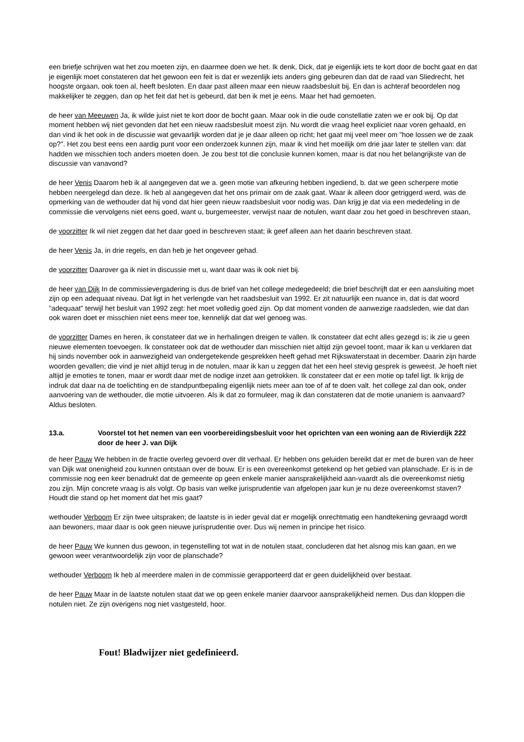een briefje schrijven wat het zou moeten zijn, en daarmee doen we het. Ik denk, Dick, dat je eigenlijk iets te kort door de bocht gaat en dat je eigenlijk moet constateren dat het gewoon een feit is dat er wezenlijk iets anders ging gebeuren dan dat de raad van Sliedrecht, het hoogste orgaan, ook toen al, heeft besloten. En daar past alleen maar een nieuw raadsbesluit bij. En dan is achteraf beoordelen nog makkelijker te zeggen, dan op het feit dat het is gebeurd, dat ben ik met je eens. Maar het had gemoeten.
de heer van Meeuwen Ja, ik wilde juist niet te kort door de bocht gaan. Maar ook in die oude constellatie zaten we er ook bij. Op dat moment hebben wij niet gevonden dat het een nieuw raadsbesluit moest zijn. Nu wordt die vraag heel expliciet naar voren gehaald, en dan vind ik het ook in de discussie wat gevaarlijk worden dat je je daar alleen op richt; het gaat mij veel meer om "hoe lossen we de zaak op?". Het zou best eens een aardig punt voor een onderzoek kunnen zijn, maar ik vind het moeilijk om drie jaar later te stellen van: dat hadden we misschien toch anders moeten doen. Je zou best tot die conclusie kunnen komen, maar is dat nou het belangrijkste van de discussie van vanavond?
de heer Venis Daarom heb ik al aangegeven dat we a. geen motie van afkeuring hebben ingediend, b. dat we geen scherpere motie hebben neergelegd dan deze. Ik heb al aangegeven dat het ons primair om de zaak gaat. Waar ik alleen door getriggerd werd, was de opmerking van de wethouder dat hij vond dat hier geen nieuw raadsbesluit voor nodig was. Dan krijg je dat via een mededeling in de commissie die vervolgens niet eens goed, want u, burgemeester, verwijst naar de notulen, want daar zou het goed in beschreven staan,
de voorzitter Ik wil niet zeggen dat het daar goed in beschreven staat; ik geef alleen aan het daarin beschreven staat.
de heer Venis Ja, in drie regels, en dan heb je het ongeveer gehad.
de voorzitter Daarover ga ik niet in discussie met u, want daar was ik ook niet bij.
de heer van Dijk In de commissievergadering is dus de brief van het college medegedeeld; die brief beschrijft dat er een aansluiting moet zijn op een adequaat niveau. Dat ligt in het verlengde van het raadsbesluit van 1992. Er zit natuurlijk een nuance in, dat is dat woord "adequaat" terwijl het besluit van 1992 zegt: het moet volledig goed zijn. Op dat moment vonden de aanwezige raadsleden, wie dat dan ook waren doet er misschien niet eens meer toe, kennelijk dat dat wel genoeg was.
de voorzitter Dames en heren, ik constateer dat we in herhalingen dreigen te vallen. Ik constateer dat echt alles gezegd is; ik zie u geen nieuwe elementen toevoegen. Ik constateer ook dat de wethouder dan misschien niet altijd zijn gevoel toont, maar ik kan u verklaren dat hij sinds november ook in aanwezigheid van ondergetekende gesprekken heeft gehad met Rijkswaterstaat in december. Daarin zijn harde woorden gevallen; die vind je niet altijd terug in de notulen, maar ik kan u zeggen dat het een heel stevig gesprek is geweest. Je hoeft niet altijd je emoties te tonen, maar er wordt daar met de nodige inzet aan getrokken. Ik constateer dat er een motie op tafel ligt. Ik krijg de indruk dat daar na de toelichting en de standpuntbepaling eigenlijk niets meer aan toe of af te doen valt. het college zal dan ook, onder aanvoering van de wethouder, die motie uitvoeren. Als ik dat zo formuleer, mag ik dan constateren dat de motie unaniem is aanvaard? Aldus besloten.
13.a. Voorstel tot het nemen van een voorbereidingsbesluit voor het oprichten van een woning aan de Rivierdijk 222 door de heer J. van Dijk
de heer Pauw We hebben in de fractie overleg gevoerd over dit verhaal. Er hebben ons geluiden bereikt dat er met de buren van de heer van Dijk wat onenigheid zou kunnen ontstaan over de bouw. Er is een overeenkomst getekend op het gebied van planschade. Er is in de commissie nog een keer benadrukt dat de gemeente op geen enkele manier aansprakelijkheid aan-vaardt als die overeenkomst nietig zou zijn. Mijn concrete vraag is als volgt. Op basis van welke jurisprudentie van afgelopen jaar kun je nu deze overeenkomst staven? Houdt die stand op het moment dat het mis gaat?
wethouder Verboom Er zijn twee uitspraken; de laatste is in ieder geval dat er mogelijk onrechtmatig een handtekening gevraagd wordt aan bewoners, maar daar is ook geen nieuwe jurisprudentie over. Dus wij nemen in principe het risico.
de heer Pauw We kunnen dus gewoon, in tegenstelling tot wat in de notulen staat, concluderen dat het alsnog mis kan gaan, en we gewoon weer verantwoordelijk zijn voor de planschade?
wethouder Verboom Ik heb al meerdere malen in de commissie gerapporteerd dat er geen duidelijkheid over bestaat.
de heer Pauw Maar in de laatste notulen staat dat we op geen enkele manier daarvoor aansprakelijkheid nemen. Dus dan kloppen die notulen niet. Ze zijn overigens nog niet vastgesteld, hoor.
Fout! Bladwijzer niet gedefinieerd.